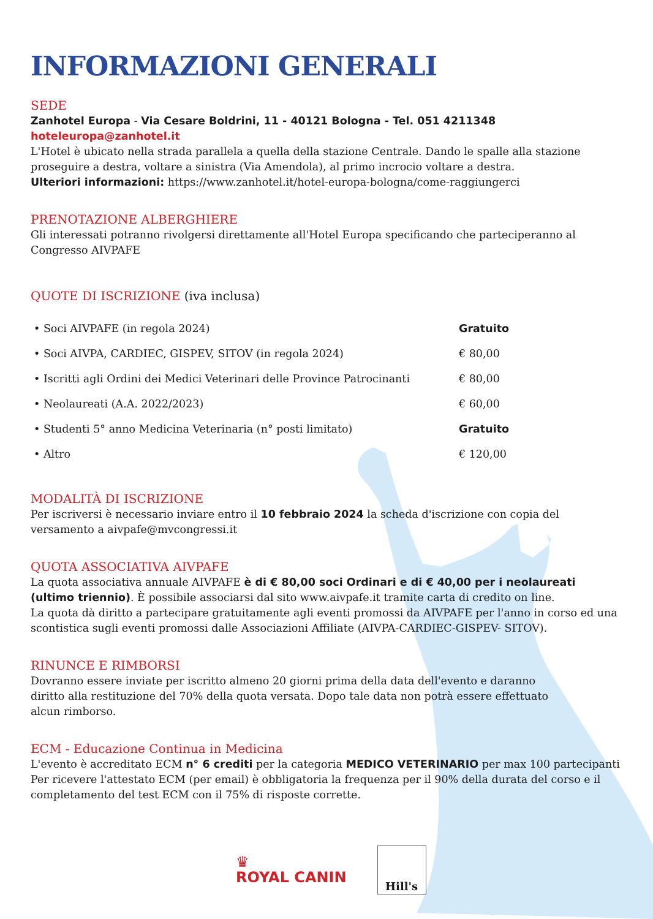INFORMAZIONI GENERALI
SEDE
Zanhotel Europa - Via Cesare Boldrini, 11 - 40121 Bologna - Tel. 051 4211348 hoteleuropa@zanhotel.it
L'Hotel è ubicato nella strada parallela a quella della stazione Centrale. Dando le spalle alla stazione proseguire a destra, voltare a sinistra (Via Amendola), al primo incrocio voltare a destra.
Ulteriori informazioni: https://www.zanhotel.it/hotel-europa-bologna/come-raggiungerci
PRENOTAZIONE ALBERGHIERE
Gli interessati potranno rivolgersi direttamente all'Hotel Europa specificando che parteciperanno al Congresso AIVPAFE
QUOTE DI ISCRIZIONE (iva inclusa)
| • Soci AIVPAFE (in regola 2024) | Gratuito |
| • Soci AIVPA, CARDIEC, GISPEV, SITOV (in regola 2024) | € 80,00 |
| • Iscritti agli Ordini dei Medici Veterinari delle Province Patrocinanti | € 80,00 |
| • Neolaureati (A.A. 2022/2023) | € 60,00 |
| • Studenti 5° anno Medicina Veterinaria (n° posti limitato) | Gratuito |
| • Altro | € 120,00 |
MODALITÀ DI ISCRIZIONE
Per iscriversi è necessario inviare entro il 10 febbraio 2024 la scheda d'iscrizione con copia del versamento a aivpafe@mvcongressi.it
QUOTA ASSOCIATIVA AIVPAFE
La quota associativa annuale AIVPAFE è di € 80,00 soci Ordinari e di € 40,00 per i neolaureati (ultimo triennio). È possibile associarsi dal sito www.aivpafe.it tramite carta di credito on line.
La quota dà diritto a partecipare gratuitamente agli eventi promossi da AIVPAFE per l'anno in corso ed una scontistica sugli eventi promossi dalle Associazioni Affiliate (AIVPA-CARDIEC-GISPEV- SITOV).
RINUNCE E RIMBORSI
Dovranno essere inviate per iscritto almeno 20 giorni prima della data dell'evento e daranno diritto alla restituzione del 70% della quota versata. Dopo tale data non potrà essere effettuato alcun rimborso.
ECM - Educazione Continua in Medicina
L'evento è accreditato ECM n° 6 crediti per la categoria MEDICO VETERINARIO per max 100 partecipanti
Per ricevere l'attestato ECM (per email) è obbligatoria la frequenza per il 90% della durata del corso e il completamento del test ECM con il 75% di risposte corrette.
♛
ROYAL CANIN
Hill's